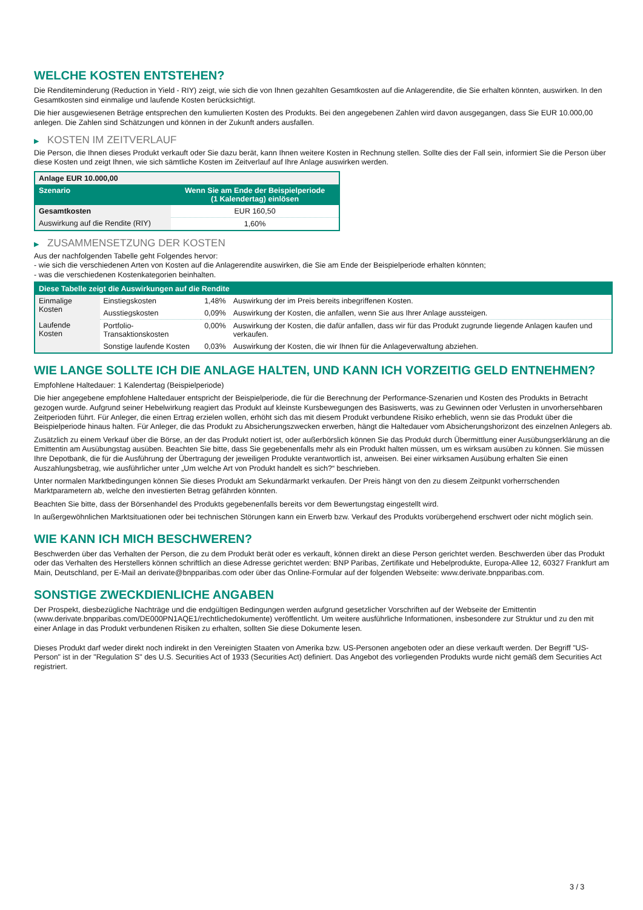WELCHE KOSTEN ENTSTEHEN?
Die Renditeminderung (Reduction in Yield - RIY) zeigt, wie sich die von Ihnen gezahlten Gesamtkosten auf die Anlagerendite, die Sie erhalten könnten, auswirken. In den Gesamtkosten sind einmalige und laufende Kosten berücksichtigt.
Die hier ausgewiesenen Beträge entsprechen den kumulierten Kosten des Produkts. Bei den angegebenen Zahlen wird davon ausgegangen, dass Sie EUR 10.000,00 anlegen. Die Zahlen sind Schätzungen und können in der Zukunft anders ausfallen.
▶ KOSTEN IM ZEITVERLAUF
Die Person, die Ihnen dieses Produkt verkauft oder Sie dazu berät, kann Ihnen weitere Kosten in Rechnung stellen. Sollte dies der Fall sein, informiert Sie die Person über diese Kosten und zeigt Ihnen, wie sich sämtliche Kosten im Zeitverlauf auf Ihre Anlage auswirken werden.
| Anlage EUR 10.000,00 | |
| --- | --- |
| Szenario | Wenn Sie am Ende der Beispielperiode (1 Kalendertag) einlösen |
| Gesamtkosten | EUR 160,50 |
| Auswirkung auf die Rendite (RIY) | 1,60% |
▶ ZUSAMMENSETZUNG DER KOSTEN
Aus der nachfolgenden Tabelle geht Folgendes hervor:
- wie sich die verschiedenen Arten von Kosten auf die Anlagerendite auswirken, die Sie am Ende der Beispielperiode erhalten könnten;
- was die verschiedenen Kostenkategorien beinhalten.
| Diese Tabelle zeigt die Auswirkungen auf die Rendite | | | |
| --- | --- | --- | --- |
| Einmalige Kosten | Einstiegskosten | 1,48% | Auswirkung der im Preis bereits inbegriffenen Kosten. |
| | Ausstiegskosten | 0,09% | Auswirkung der Kosten, die anfallen, wenn Sie aus Ihrer Anlage aussteigen. |
| Laufende Kosten | Portfolio-Transaktionskosten | 0,00% | Auswirkung der Kosten, die dafür anfallen, dass wir für das Produkt zugrunde liegende Anlagen kaufen und verkaufen. |
| | Sonstige laufende Kosten | 0,03% | Auswirkung der Kosten, die wir Ihnen für die Anlageverwaltung abziehen. |
WIE LANGE SOLLTE ICH DIE ANLAGE HALTEN, UND KANN ICH VORZEITIG GELD ENTNEHMEN?
Empfohlene Haltedauer: 1 Kalendertag (Beispielperiode)
Die hier angegebene empfohlene Haltedauer entspricht der Beispielperiode, die für die Berechnung der Performance-Szenarien und Kosten des Produkts in Betracht gezogen wurde. Aufgrund seiner Hebelwirkung reagiert das Produkt auf kleinste Kursbewegungen des Basiswerts, was zu Gewinnen oder Verlusten in unvorhersehbaren Zeitperioden führt. Für Anleger, die einen Ertrag erzielen wollen, erhöht sich das mit diesem Produkt verbundene Risiko erheblich, wenn sie das Produkt über die Beispielperiode hinaus halten. Für Anleger, die das Produkt zu Absicherungszwecken erwerben, hängt die Haltedauer vom Absicherungshorizont des einzelnen Anlegers ab.
Zusätzlich zu einem Verkauf über die Börse, an der das Produkt notiert ist, oder außerbörslich können Sie das Produkt durch Übermittlung einer Ausübungserklärung an die Emittentin am Ausübungstag ausüben. Beachten Sie bitte, dass Sie gegebenenfalls mehr als ein Produkt halten müssen, um es wirksam ausüben zu können. Sie müssen Ihre Depotbank, die für die Ausführung der Übertragung der jeweiligen Produkte verantwortlich ist, anweisen. Bei einer wirksamen Ausübung erhalten Sie einen Auszahlungsbetrag, wie ausführlicher unter „Um welche Art von Produkt handelt es sich?“ beschrieben.
Unter normalen Marktbedingungen können Sie dieses Produkt am Sekundärmarkt verkaufen. Der Preis hängt von den zu diesem Zeitpunkt vorherrschenden Marktparametern ab, welche den investierten Betrag gefährden könnten.
Beachten Sie bitte, dass der Börsenhandel des Produkts gegebenenfalls bereits vor dem Bewertungstag eingestellt wird.
In außergewöhnlichen Marktsituationen oder bei technischen Störungen kann ein Erwerb bzw. Verkauf des Produkts vorübergehend erschwert oder nicht möglich sein.
WIE KANN ICH MICH BESCHWEREN?
Beschwerden über das Verhalten der Person, die zu dem Produkt berät oder es verkauft, können direkt an diese Person gerichtet werden. Beschwerden über das Produkt oder das Verhalten des Herstellers können schriftlich an diese Adresse gerichtet werden: BNP Paribas, Zertifikate und Hebelprodukte, Europa-Allee 12, 60327 Frankfurt am Main, Deutschland, per E-Mail an derivate@bnpparibas.com oder über das Online-Formular auf der folgenden Webseite: www.derivate.bnpparibas.com.
SONSTIGE ZWECKDIENLICHE ANGABEN
Der Prospekt, diesbezügliche Nachträge und die endgültigen Bedingungen werden aufgrund gesetzlicher Vorschriften auf der Webseite der Emittentin (www.derivate.bnpparibas.com/DE000PN1AQE1/rechtlichedokumente) veröffentlicht. Um weitere ausführliche Informationen, insbesondere zur Struktur und zu den mit einer Anlage in das Produkt verbundenen Risiken zu erhalten, sollten Sie diese Dokumente lesen.
Dieses Produkt darf weder direkt noch indirekt in den Vereinigten Staaten von Amerika bzw. US-Personen angeboten oder an diese verkauft werden. Der Begriff "US-Person" ist in der "Regulation S" des U.S. Securities Act of 1933 (Securities Act) definiert. Das Angebot des vorliegenden Produkts wurde nicht gemäß dem Securities Act registriert.
3 / 3